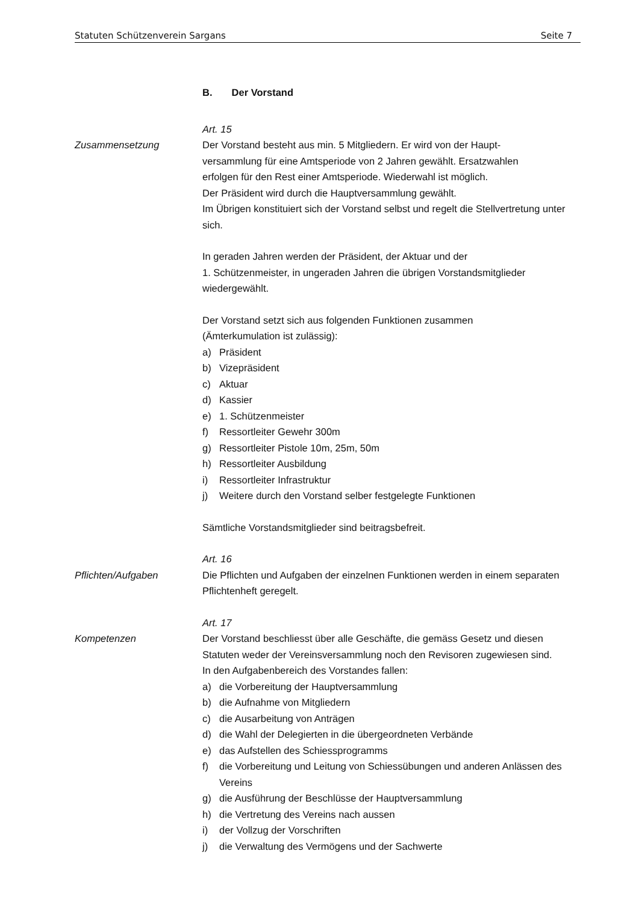Statuten Schützenverein Sargans Seite 7
B. Der Vorstand
Art. 15
Zusammensetzung Der Vorstand besteht aus min. 5 Mitgliedern. Er wird von der Haupt-
versammlung für eine Amtsperiode von 2 Jahren gewählt. Ersatzwahlen
erfolgen für den Rest einer Amtsperiode. Wiederwahl ist möglich.
Der Präsident wird durch die Hauptversammlung gewählt.
Im Übrigen konstituiert sich der Vorstand selbst und regelt die Stellvertretung unter sich.
In geraden Jahren werden der Präsident, der Aktuar und der
1. Schützenmeister, in ungeraden Jahren die übrigen Vorstandsmitglieder wiedergewählt.
Der Vorstand setzt sich aus folgenden Funktionen zusammen
(Ämterkumulation ist zulässig):
a) Präsident
b) Vizepräsident
c) Aktuar
d) Kassier
e) 1. Schützenmeister
f) Ressortleiter Gewehr 300m
g) Ressortleiter Pistole 10m, 25m, 50m
h) Ressortleiter Ausbildung
i) Ressortleiter Infrastruktur
j) Weitere durch den Vorstand selber festgelegte Funktionen
Sämtliche Vorstandsmitglieder sind beitragsbefreit.
Art. 16
Pflichten/Aufgaben Die Pflichten und Aufgaben der einzelnen Funktionen werden in einem separaten Pflichtenheft geregelt.
Art. 17
Kompetenzen Der Vorstand beschliesst über alle Geschäfte, die gemäss Gesetz und diesen Statuten weder der Vereinsversammlung noch den Revisoren zugewiesen sind.
In den Aufgabenbereich des Vorstandes fallen:
a) die Vorbereitung der Hauptversammlung
b) die Aufnahme von Mitgliedern
c) die Ausarbeitung von Anträgen
d) die Wahl der Delegierten in die übergeordneten Verbände
e) das Aufstellen des Schiessprogramms
f) die Vorbereitung und Leitung von Schiessübungen und anderen Anlässen des Vereins
g) die Ausführung der Beschlüsse der Hauptversammlung
h) die Vertretung des Vereins nach aussen
i) der Vollzug der Vorschriften
j) die Verwaltung des Vermögens und der Sachwerte